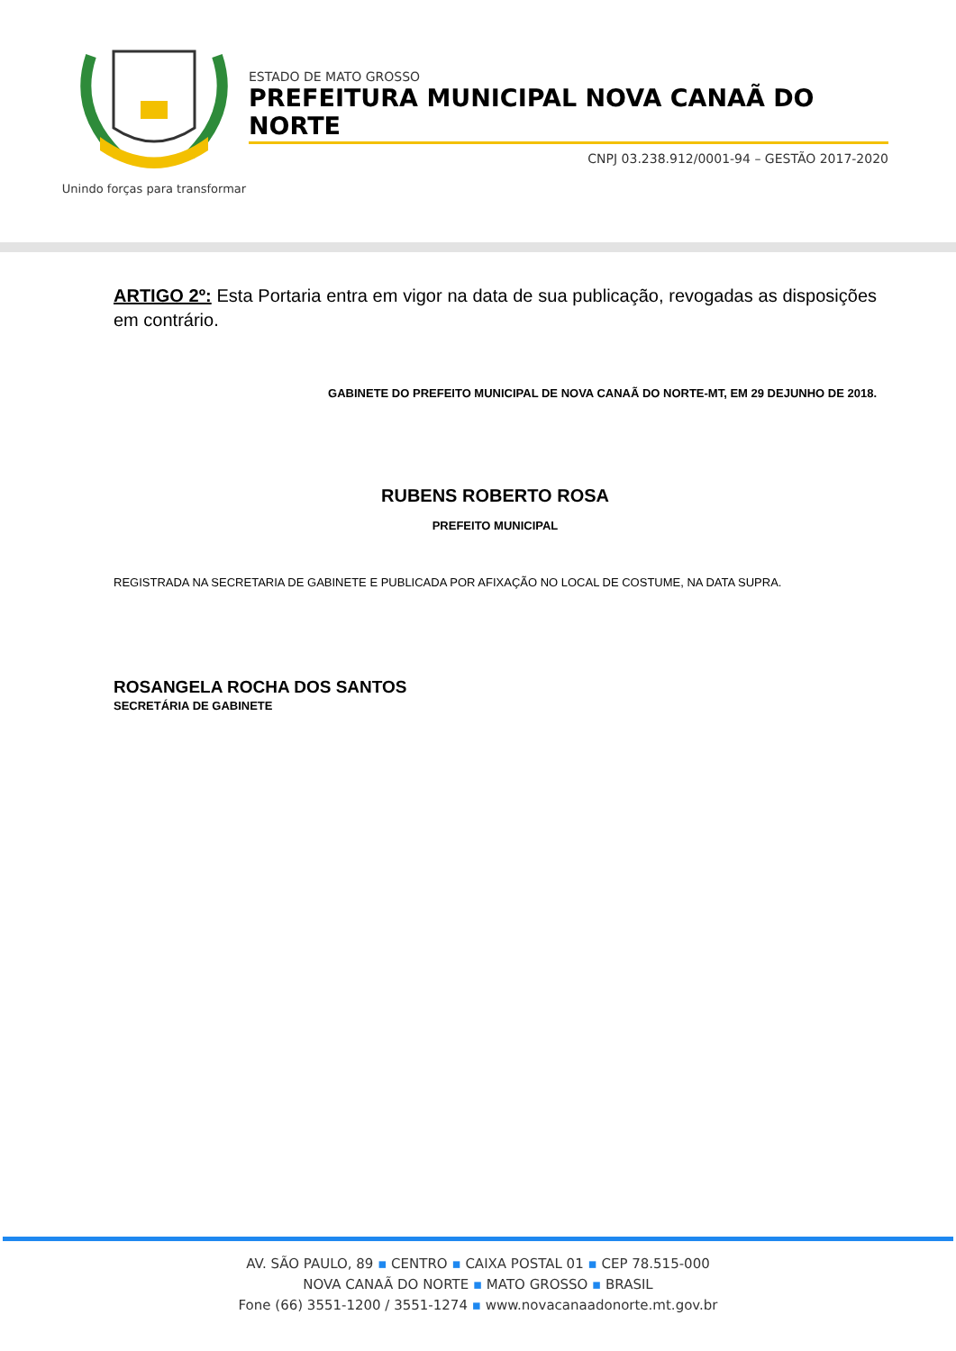Unindo forças para transformar
ESTADO DE MATO GROSSO
PREFEITURA MUNICIPAL NOVA CANAÃ DO NORTE
CNPJ 03.238.912/0001-94 – GESTÃO 2017-2020
ARTIGO 2º: Esta Portaria entra em vigor na data de sua publicação, revogadas as disposições em contrário.
GABINETE DO PREFEITO MUNICIPAL DE NOVA CANAÃ DO NORTE-MT, EM 29 DEJUNHO DE 2018.
RUBENS ROBERTO ROSA
PREFEITO MUNICIPAL
REGISTRADA NA SECRETARIA DE GABINETE E PUBLICADA POR AFIXAÇÃO NO LOCAL DE COSTUME, NA DATA SUPRA.
ROSANGELA ROCHA DOS SANTOS
SECRETÁRIA DE GABINETE
AV. SÃO PAULO, 89 ▪ CENTRO ▪ CAIXA POSTAL 01 ▪ CEP 78.515-000
NOVA CANAÃ DO NORTE ▪ MATO GROSSO ▪ BRASIL
Fone (66) 3551-1200 / 3551-1274 ▪ www.novacanaadonorte.mt.gov.br